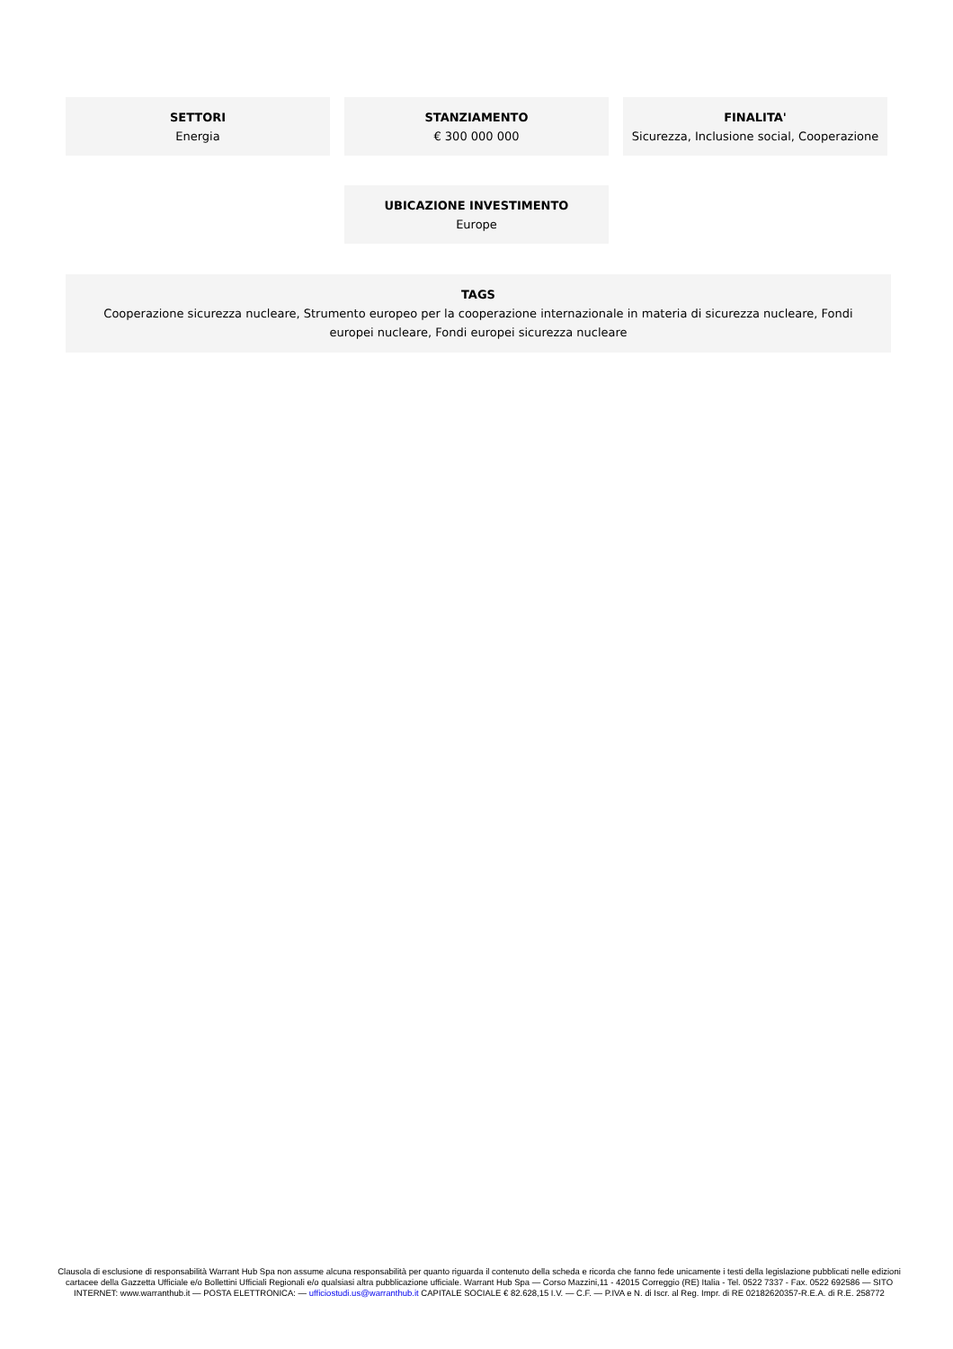SETTORI
Energia
STANZIAMENTO
€ 300 000 000
FINALITA'
Sicurezza, Inclusione social, Cooperazione
UBICAZIONE INVESTIMENTO
Europe
TAGS
Cooperazione sicurezza nucleare, Strumento europeo per la cooperazione internazionale in materia di sicurezza nucleare, Fondi europei nucleare, Fondi europei sicurezza nucleare
Clausola di esclusione di responsabilità Warrant Hub Spa non assume alcuna responsabilità per quanto riguarda il contenuto della scheda e ricorda che fanno fede unicamente i testi della legislazione pubblicati nelle edizioni cartacee della Gazzetta Ufficiale e/o Bollettini Ufficiali Regionali e/o qualsiasi altra pubblicazione ufficiale. Warrant Hub Spa — Corso Mazzini,11 - 42015 Correggio (RE) Italia - Tel. 0522 7337 - Fax. 0522 692586 — SITO INTERNET: www.warranthub.it — POSTA ELETTRONICA: — ufficiostudi.us@warranthub.it CAPITALE SOCIALE € 82.628,15 I.V. — C.F. — P.IVA e N. di Iscr. al Reg. Impr. di RE 02182620357-R.E.A. di R.E. 258772